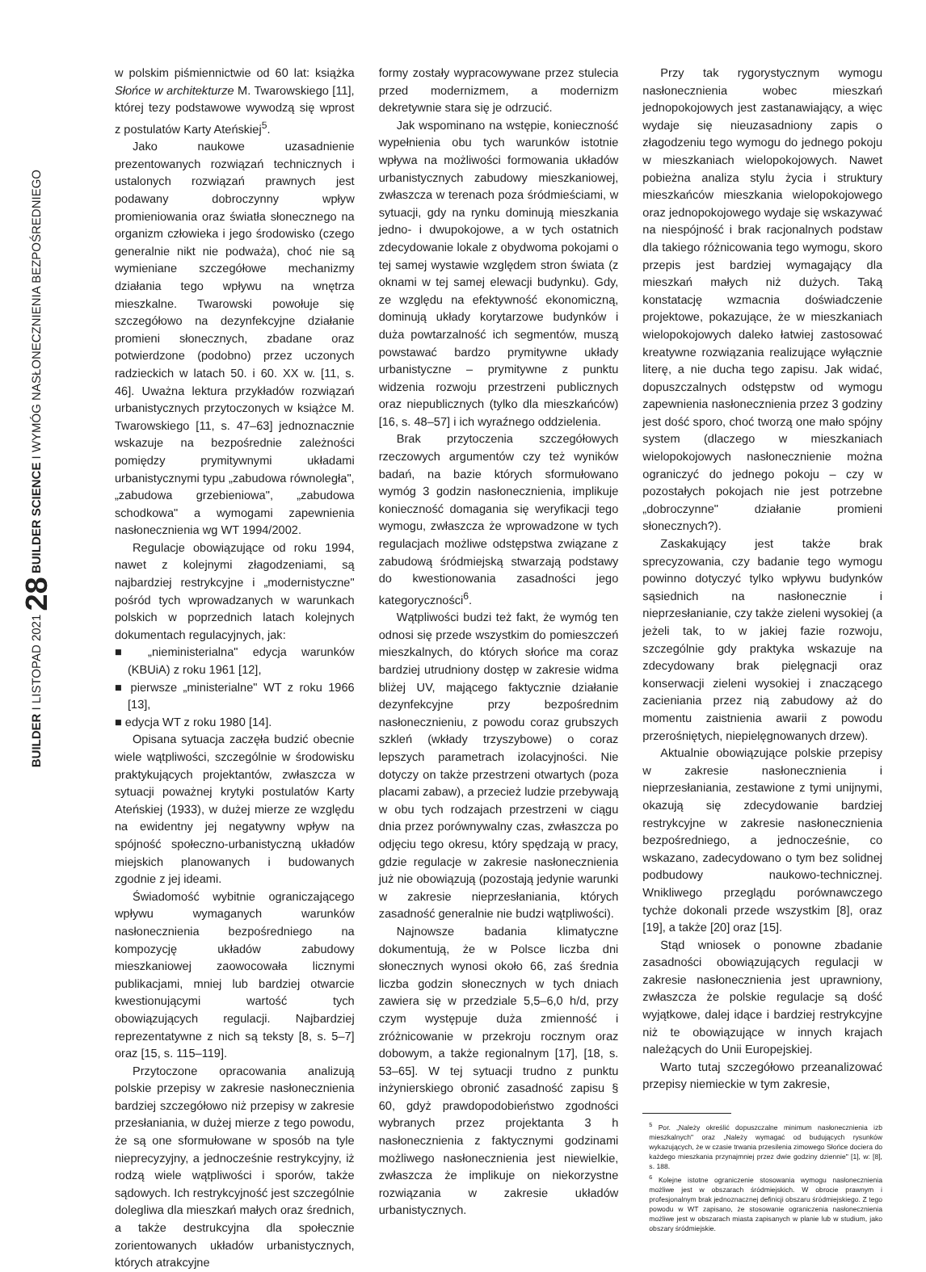BUILDER I LISTOPAD 2021 28 BUILDER SCIENCE I WYMÓG NASŁONECZNIENIA BEZPOŚREDNIEGO
w polskim piśmiennictwie od 60 lat: książka Słońce w architekturze M. Twarowskiego [11], której tezy podstawowe wywodzą się wprost z postulatów Karty Ateńskiej<sup>5</sup>.
Jako naukowe uzasadnienie prezentowanych rozwiązań technicznych i ustalonych rozwiązań prawnych jest podawany dobroczynny wpływ promieniowania oraz światła słonecznego na organizm człowieka i jego środowisko (czego generalnie nikt nie podważa), choć nie są wymieniane szczegółowe mechanizmy działania tego wpływu na wnętrza mieszkalne. Twarowski powołuje się szczegółowo na dezynfekcyjne działanie promieni słonecznych, zbadane oraz potwierdzone (podobno) przez uczonych radzieckich w latach 50. i 60. XX w. [11, s. 46]. Uważna lektura przykładów rozwiązań urbanistycznych przytoczonych w książce M. Twarowskiego [11, s. 47–63] jednoznacznie wskazuje na bezpośrednie zależności pomiędzy prymitywnymi układami urbanistycznymi typu „zabudowa równoległa", „zabudowa grzebieniowa", „zabudowa schodkowa" a wymogami zapewnienia nasłonecznienia wg WT 1994/2002.
Regulacje obowiązujące od roku 1994, nawet z kolejnymi złagodzeniami, są najbardziej restrykcyjne i „modernistyczne" pośród tych wprowadzanych w warunkach polskich w poprzednich latach kolejnych dokumentach regulacyjnych, jak:
■ „nieministerialna" edycja warunków (KBUiA) z roku 1961 [12],
■ pierwsze „ministerialne" WT z roku 1966 [13],
■ edycja WT z roku 1980 [14].
Opisana sytuacja zaczęła budzić obecnie wiele wątpliwości, szczególnie w środowisku praktykujących projektantów, zwłaszcza w sytuacji poważnej krytyki postulatów Karty Ateńskiej (1933), w dużej mierze ze względu na ewidentny jej negatywny wpływ na spójność społeczno-urbanistyczną układów miejskich planowanych i budowanych zgodnie z jej ideami.
Świadomość wybitnie ograniczającego wpływu wymaganych warunków nasłonecznienia bezpośredniego na kompozycję układów zabudowy mieszkaniowej zaowocowała licznymi publikacjami, mniej lub bardziej otwarcie kwestionującymi wartość tych obowiązujących regulacji. Najbardziej reprezentatywne z nich są teksty [8, s. 5–7] oraz [15, s. 115–119].
Przytoczone opracowania analizują polskie przepisy w zakresie nasłonecznienia bardziej szczegółowo niż przepisy w zakresie przesłaniania, w dużej mierze z tego powodu, że są one sformułowane w sposób na tyle nieprecyzyjny, a jednocześnie restrykcyjny, iż rodzą wiele wątpliwości i sporów, także sądowych. Ich restrykcyjność jest szczególnie dolegliwa dla mieszkań małych oraz średnich, a także destrukcyjna dla społecznie zorientowanych układów urbanistycznych, których atrakcyjne
formy zostały wypracowywane przez stulecia przed modernizmem, a modernizm dekretywnie stara się je odrzucić.
Jak wspominano na wstępie, konieczność wypełnienia obu tych warunków istotnie wpływa na możliwości formowania układów urbanistycznych zabudowy mieszkaniowej, zwłaszcza w terenach poza śródmieściami, w sytuacji, gdy na rynku dominują mieszkania jedno- i dwupokojowe, a w tych ostatnich zdecydowanie lokale z obydwoma pokojami o tej samej wystawie względem stron świata (z oknami w tej samej elewacji budynku). Gdy, ze względu na efektywność ekonomiczną, dominują układy korytarzowe budynków i duża powtarzalność ich segmentów, muszą powstawać bardzo prymitywne układy urbanistyczne – prymitywne z punktu widzenia rozwoju przestrzeni publicznych oraz niepublicznych (tylko dla mieszkańców) [16, s. 48–57] i ich wyraźnego oddzielenia.
Brak przytoczenia szczegółowych rzeczowych argumentów czy też wyników badań, na bazie których sformułowano wymóg 3 godzin nasłonecznienia, implikuje konieczność domagania się weryfikacji tego wymogu, zwłaszcza że wprowadzone w tych regulacjach możliwe odstępstwa związane z zabudową śródmiejską stwarzają podstawy do kwestionowania zasadności jego kategoryczności<sup>6</sup>.
Wątpliwości budzi też fakt, że wymóg ten odnosi się przede wszystkim do pomieszczeń mieszkalnych, do których słońce ma coraz bardziej utrudniony dostęp w zakresie widma bliżej UV, mającego faktycznie działanie dezynfekcyjne przy bezpośrednim nasłonecznieniu, z powodu coraz grubszych szkleń (wkłady trzyszybowe) o coraz lepszych parametrach izolacyjności. Nie dotyczy on także przestrzeni otwartych (poza placami zabaw), a przecież ludzie przebywają w obu tych rodzajach przestrzeni w ciągu dnia przez porównywalny czas, zwłaszcza po odjęciu tego okresu, który spędzają w pracy, gdzie regulacje w zakresie nasłonecznienia już nie obowiązują (pozostają jedynie warunki w zakresie nieprzesłaniania, których zasadność generalnie nie budzi wątpliwości).
Najnowsze badania klimatyczne dokumentują, że w Polsce liczba dni słonecznych wynosi około 66, zaś średnia liczba godzin słonecznych w tych dniach zawiera się w przedziale 5,5–6,0 h/d, przy czym występuje duża zmienność i zróżnicowanie w przekroju rocznym oraz dobowym, a także regionalnym [17], [18, s. 53–65]. W tej sytuacji trudno z punktu inżynierskiego obronić zasadność zapisu § 60, gdyż prawdopodobieństwo zgodności wybranych przez projektanta 3 h nasłonecznienia z faktycznymi godzinami możliwego nasłonecznienia jest niewielkie, zwłaszcza że implikuje on niekorzystne rozwiązania w zakresie układów urbanistycznych.
Przy tak rygorystycznym wymogu nasłonecznienia wobec mieszkań jednopokojowych jest zastanawiający, a więc wydaje się nieuzasadniony zapis o złagodzeniu tego wymogu do jednego pokoju w mieszkaniach wielopokojowych. Nawet pobieżna analiza stylu życia i struktury mieszkańców mieszkania wielopokojowego oraz jednopokojowego wydaje się wskazywać na niespójność i brak racjonalnych podstaw dla takiego różnicowania tego wymogu, skoro przepis jest bardziej wymagający dla mieszkań małych niż dużych. Taką konstatację wzmacnia doświadczenie projektowe, pokazujące, że w mieszkaniach wielopokojowych daleko łatwiej zastosować kreatywne rozwiązania realizujące wyłącznie literę, a nie ducha tego zapisu. Jak widać, dopuszczalnych odstępstw od wymogu zapewnienia nasłonecznienia przez 3 godziny jest dość sporo, choć tworzą one mało spójny system (dlaczego w mieszkaniach wielopokojowych nasłonecznienie można ograniczyć do jednego pokoju – czy w pozostałych pokojach nie jest potrzebne „dobroczynne" działanie promieni słonecznych?).
Zaskakujący jest także brak sprecyzowania, czy badanie tego wymogu powinno dotyczyć tylko wpływu budynków sąsiednich na nasłonecznie i nieprzesłanianie, czy także zieleni wysokiej (a jeżeli tak, to w jakiej fazie rozwoju, szczególnie gdy praktyka wskazuje na zdecydowany brak pielęgnacji oraz konserwacji zieleni wysokiej i znaczącego zacieniania przez nią zabudowy aż do momentu zaistnienia awarii z powodu przerośniętych, niepielęgnowanych drzew).
Aktualnie obowiązujące polskie przepisy w zakresie nasłonecznienia i nieprzesłaniania, zestawione z tymi unijnymi, okazują się zdecydowanie bardziej restrykcyjne w zakresie nasłonecznienia bezpośredniego, a jednocześnie, co wskazano, zadecydowano o tym bez solidnej podbudowy naukowo-technicznej. Wnikliwego przeglądu porównawczego tychże dokonali przede wszystkim [8], oraz [19], a także [20] oraz [15].
Stąd wniosek o ponowne zbadanie zasadności obowiązujących regulacji w zakresie nasłonecznienia jest uprawniony, zwłaszcza że polskie regulacje są dość wyjątkowe, dalej idące i bardziej restrykcyjne niż te obowiązujące w innych krajach należących do Unii Europejskiej.
Warto tutaj szczegółowo przeanalizować przepisy niemieckie w tym zakresie,
<sup>5</sup> Por. „Należy określić dopuszczalne minimum nasłonecznienia izb mieszkalnych" oraz „Należy wymagać od budujących rysunków wykazujących, że w czasie trwania przesilenia zimowego Słońce dociera do każdego mieszkania przynajmniej przez dwie godziny dziennie" [1], w: [8], s. 188.
<sup>6</sup> Kolejne istotne ograniczenie stosowania wymogu nasłonecznienia możliwe jest w obszarach śródmiejskich. W obrocie prawnym i profesjonalnym brak jednoznacznej definicji obszaru śródmiejskiego. Z tego powodu w WT zapisano, że stosowanie ograniczenia nasłonecznienia możliwe jest w obszarach miasta zapisanych w planie lub w studium, jako obszary śródmiejskie.